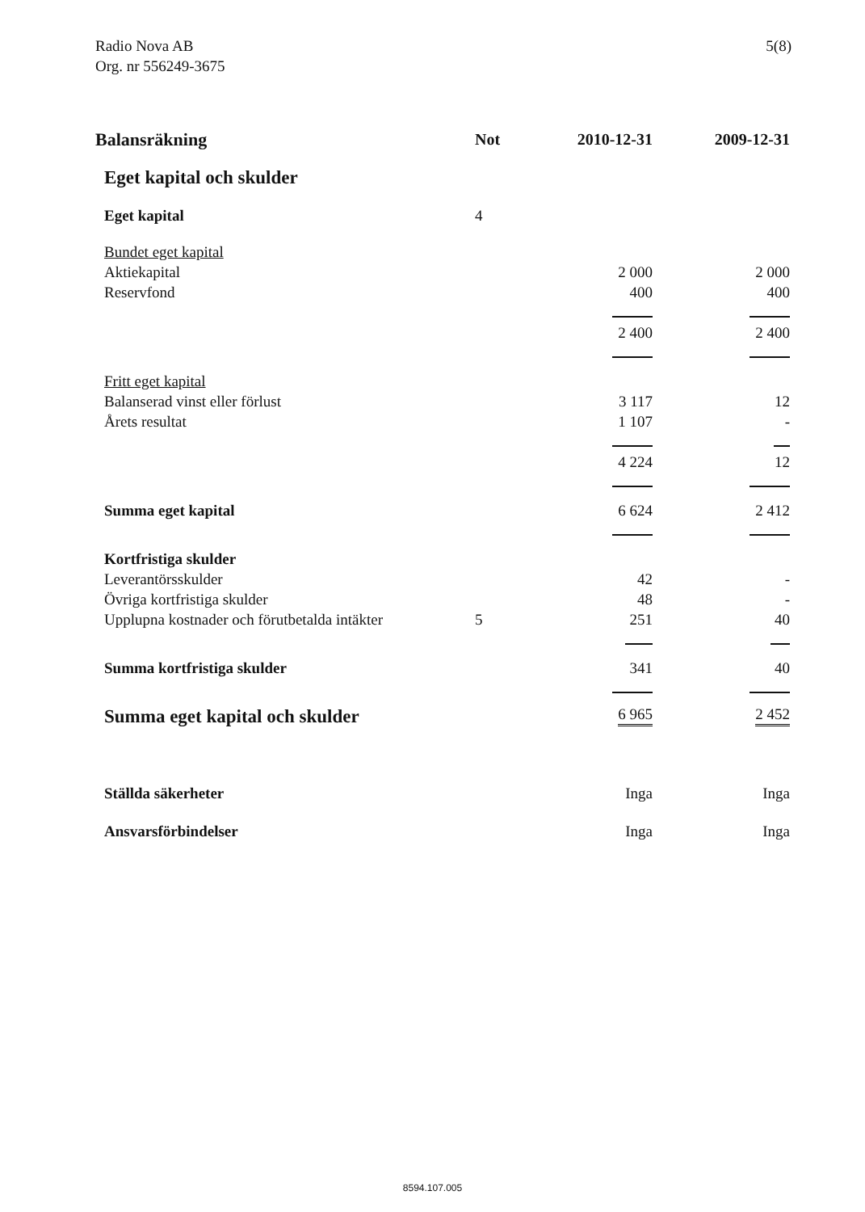Radio Nova AB
Org. nr 556249-3675
5(8)
| Balansräkning | Not | 2010-12-31 | 2009-12-31 |
| --- | --- | --- | --- |
| Eget kapital och skulder | | | |
| Eget kapital | 4 | | |
| Bundet eget kapital | | | |
| Aktiekapital | | 2 000 | 2 000 |
| Reservfond | | 400 | 400 |
| | | 2 400 | 2 400 |
| Fritt eget kapital | | | |
| Balanserad vinst eller förlust | | 3 117 | 12 |
| Årets resultat | | 1 107 | - |
| | | 4 224 | 12 |
| Summa eget kapital | | 6 624 | 2 412 |
| Kortfristiga skulder | | | |
| Leverantörsskulder | | 42 | - |
| Övriga kortfristiga skulder | | 48 | - |
| Upplupna kostnader och förutbetalda intäkter | 5 | 251 | 40 |
| Summa kortfristiga skulder | | 341 | 40 |
| Summa eget kapital och skulder | | 6 965 | 2 452 |
| Ställda säkerheter | | Inga | Inga |
| Ansvarsförbindelser | | Inga | Inga |
8594.107.005